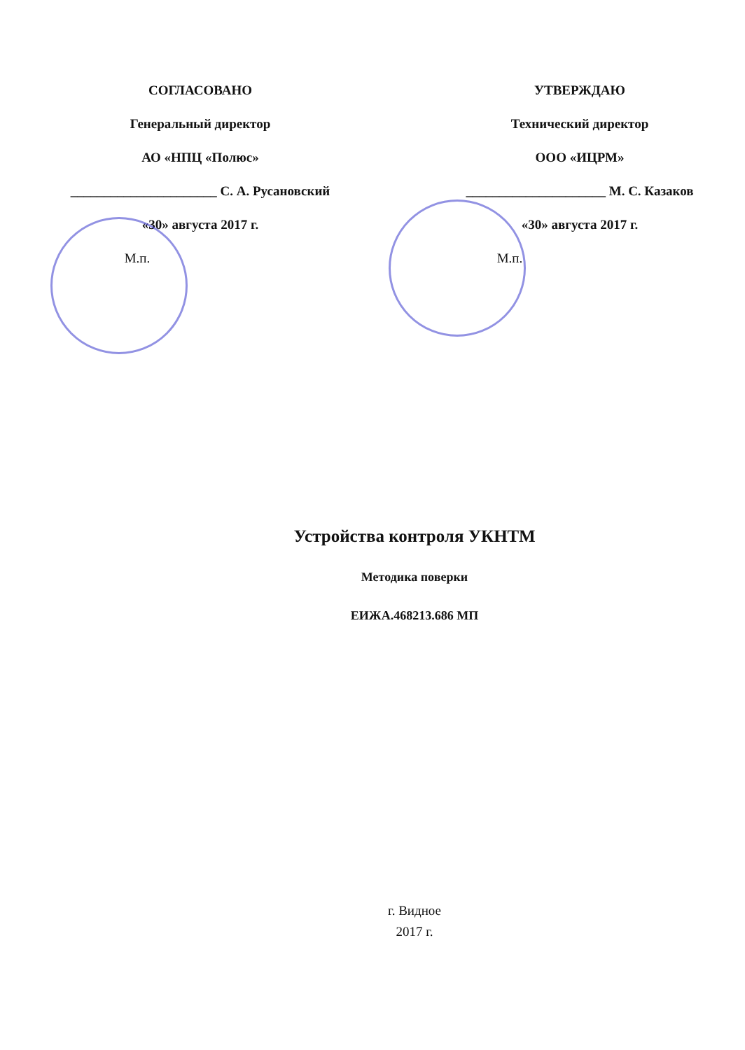СОГЛАСОВАНО
Генеральный директор
АО «НПЦ «Полюс»
______________________ С. А. Русановский
«30» августа 2017 г.
М.п.
УТВЕРЖДАЮ
Технический директор
ООО «ИЦРМ»
_____________________ М. С. Казаков
«30» августа 2017 г.
М.п.
Устройства контроля УКНТМ
Методика поверки
ЕИЖА.468213.686 МП
г. Видное
2017 г.